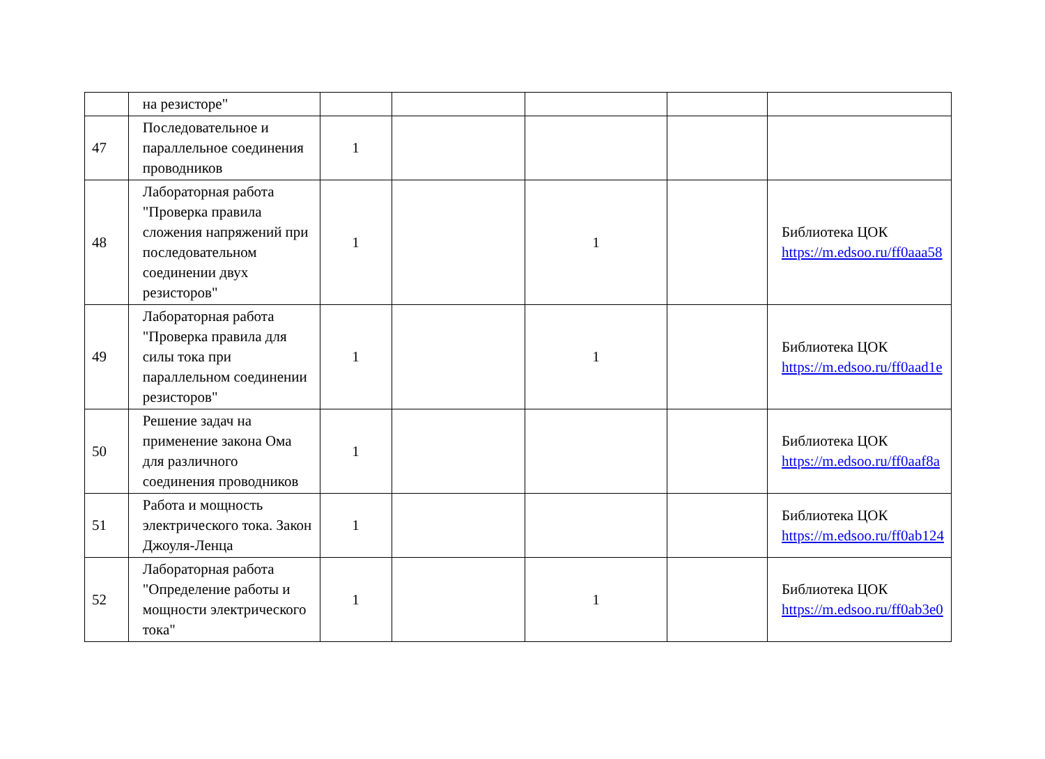| | на резисторе" | | | | | |
| 47 | Последовательное и параллельное соединения проводников | 1 | | | | |
| 48 | Лабораторная работа "Проверка правила сложения напряжений при последовательном соединении двух резисторов" | 1 | | 1 | | Библиотека ЦОК https://m.edsoo.ru/ff0aaa58 |
| 49 | Лабораторная работа "Проверка правила для силы тока при параллельном соединении резисторов" | 1 | | 1 | | Библиотека ЦОК https://m.edsoo.ru/ff0aad1e |
| 50 | Решение задач на применение закона Ома для различного соединения проводников | 1 | | | | Библиотека ЦОК https://m.edsoo.ru/ff0aaf8a |
| 51 | Работа и мощность электрического тока. Закон Джоуля-Ленца | 1 | | | | Библиотека ЦОК https://m.edsoo.ru/ff0ab124 |
| 52 | Лабораторная работа "Определение работы и мощности электрического тока" | 1 | | 1 | | Библиотека ЦОК https://m.edsoo.ru/ff0ab3e0 |